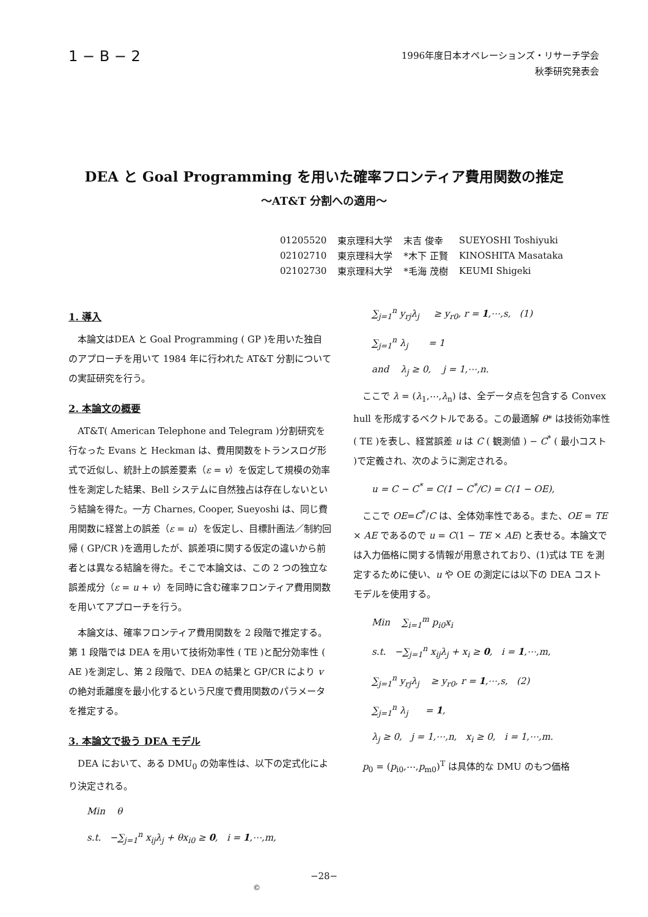1 − B − 2
1996年度日本オペレーションズ・リサーチ学会
秋季研究発表会
DEA と Goal Programming を用いた確率フロンティア費用関数の推定
～AT&T 分割への適用～
| 01205520 | 東京理科大学 | 末吉 俊幸 | SUEYOSHI Toshiyuki |
| 02102710 | 東京理科大学 | *木下 正賢 | KINOSHITA Masataka |
| 02102730 | 東京理科大学 | *毛海 茂樹 | KEUMI Shigeki |
1. 導入
本論文はDEA と Goal Programming ( GP )を用いた独自のアプローチを用いて 1984 年に行われた AT&T 分割についての実証研究を行う。
2. 本論文の概要
AT&T( American Telephone and Telegram )分割研究を行なった Evans と Heckman は、費用関数をトランスログ形式で近似し、統計上の誤差要素（ε = v）を仮定して規模の効率性を測定した結果、Bell システムに自然独占は存在しないという結論を得た。一方 Charnes, Cooper, Sueyoshi は、同じ費用関数に経営上の誤差（ε = u）を仮定し、目標計画法／制約回帰 ( GP/CR )を適用したが、誤差項に関する仮定の違いから前者とは異なる結論を得た。そこで本論文は、この 2 つの独立な誤差成分（ε = u + v）を同時に含む確率フロンティア費用関数を用いてアプローチを行う。
本論文は、確率フロンティア費用関数を 2 段階で推定する。第 1 段階では DEA を用いて技術効率性 ( TE )と配分効率性 ( AE )を測定し、第 2 段階で、DEA の結果と GP/CR により v の絶対乖離度を最小化するという尺度で費用関数のパラメータを推定する。
3. 本論文で扱う DEA モデル
DEA において、ある DMU<sub>0</sub> の効率性は、以下の定式化により決定される。
Min θ
s.t. −∑<sub>j=1</sub><sup>n</sup> x<sub>ij</sub>λ<sub>j</sub> + θx<sub>i0</sub> ≥ 0, i = 1,⋯,m,
∑<sub>j=1</sub><sup>n</sup> y<sub>rj</sub>λ<sub>j</sub> ≥ y<sub>r0</sub>, r = 1,⋯,s, (1)
∑<sub>j=1</sub><sup>n</sup> λ<sub>j</sub> = 1
and λ<sub>j</sub> ≥ 0, j = 1,⋯,n.
ここで λ = (λ<sub>1</sub>,⋯,λ<sub>n</sub>) は、全データ点を包含する Convex hull を形成するベクトルである。この最適解 θ* は技術効率性 ( TE )を表し、経営誤差 u は C ( 観測値 ) − C<sup>*</sup> ( 最小コスト )で定義され、次のように測定される。
u = C − C<sup>*</sup> = C(1 − C<sup>*</sup>/C) = C(1 − OE),
ここで OE=C<sup>*</sup>/C は、全体効率性である。また、OE = TE × AE であるので u = C(1 − TE × AE) と表せる。本論文では入力価格に関する情報が用意されており、(1)式は TE を測定するために使い、u や OE の測定には以下の DEA コストモデルを使用する。
Min ∑<sub>i=1</sub><sup>m</sup> p<sub>i0</sub>x<sub>i</sub>
s.t. −∑<sub>j=1</sub><sup>n</sup> x<sub>ij</sub>λ<sub>j</sub> + x<sub>i</sub> ≥ 0, i = 1,⋯,m,
∑<sub>j=1</sub><sup>n</sup> y<sub>rj</sub>λ<sub>j</sub> ≥ y<sub>r0</sub>, r = 1,⋯,s, (2)
∑<sub>j=1</sub><sup>n</sup> λ<sub>j</sub> = 1,
λ<sub>j</sub> ≥ 0, j = 1,⋯,n, x<sub>i</sub> ≥ 0, i = 1,⋯,m.
p<sub>0</sub> = (p<sub>i0</sub>,⋯,p<sub>m0</sub>)<sup>T</sup> は具体的な DMU のもつ価格
−28−
©